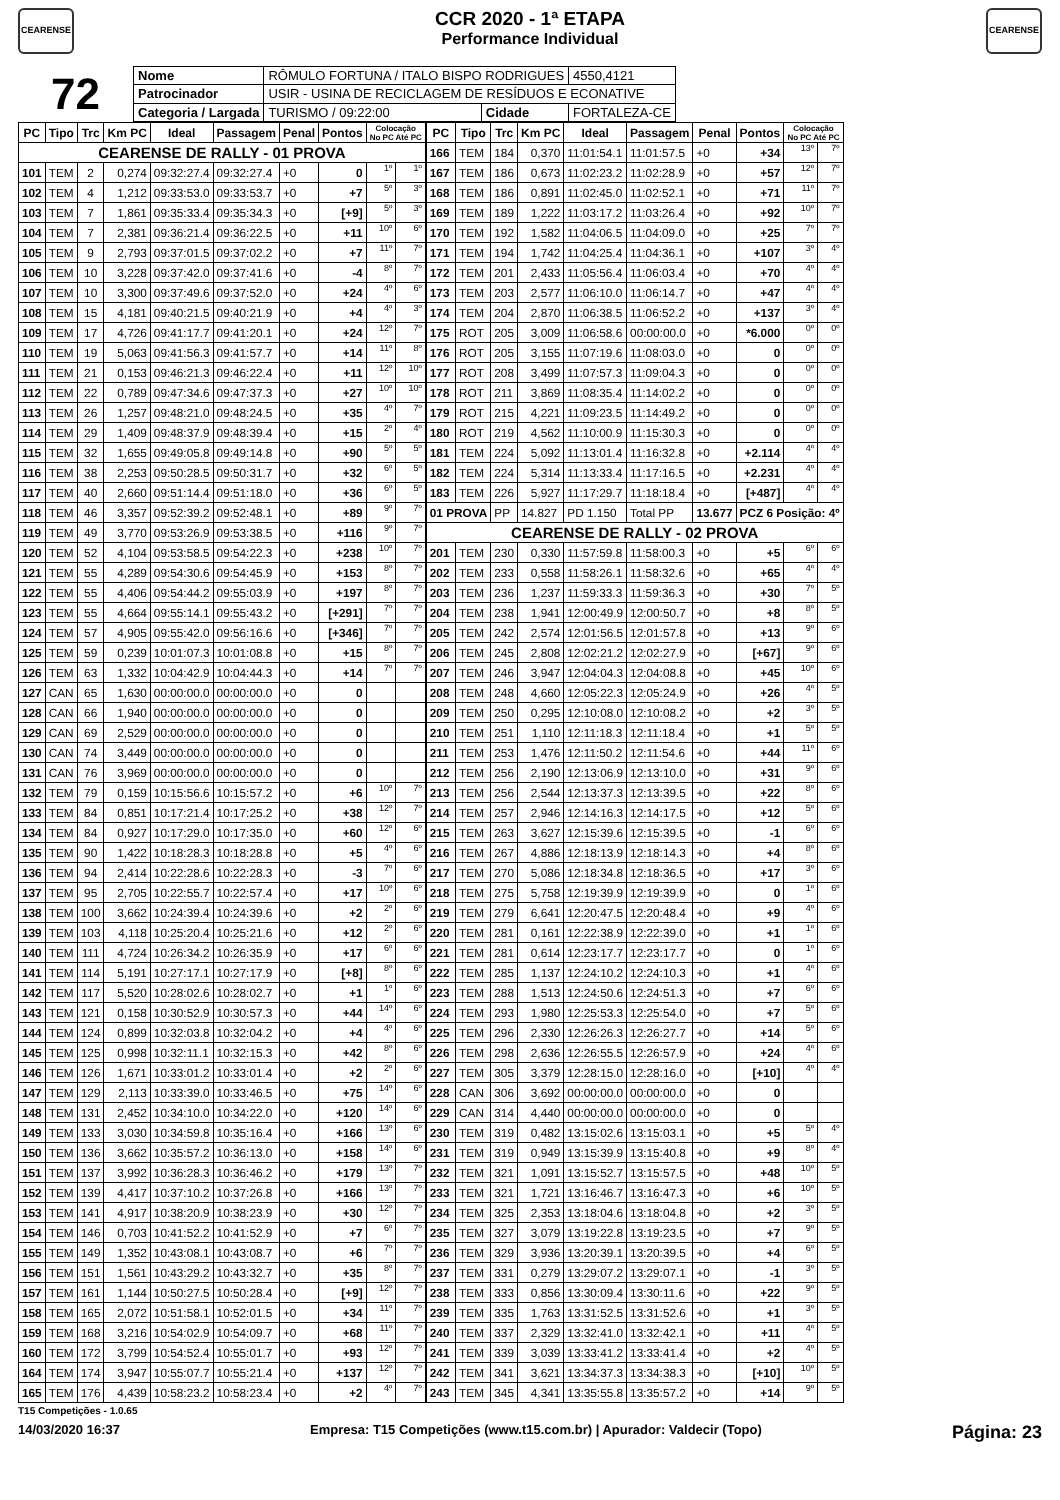CEARENSE
CCR 2020 - 1ª ETAPA
Performance Individual
CEARENSE
72
| Nome | RÔMULO FORTUNA / ITALO BISPO RODRIGUES | | | 4550,4121 |
| Patrocinador | USIR - USINA DE RECICLAGEM DE RESÍDUOS E ECONATIVE | | | |
| Categoria / Largada | TURISMO / 09:22:00 | Cidade | FORTALEZA-CE | |
| PC | Tipo | Trc | Km PC | Ideal | Passagem | Penal | Pontos | Colocação No PC Até PC | |
| --- | --- | --- | --- | --- | --- | --- | --- | --- | --- |
| CEARENSE DE RALLY - 01 PROVA | | | | | | | | | |
| 101 | TEM | 2 | 0,274 | 09:32:27.4 | 09:32:27.4 | +0 | 0 | 1º | 1º |
| 102 | TEM | 4 | 1,212 | 09:33:53.0 | 09:33:53.7 | +0 | +7 | 5º | 3º |
| 103 | TEM | 7 | 1,861 | 09:35:33.4 | 09:35:34.3 | +0 | [+9] | 5º | 3º |
| 104 | TEM | 7 | 2,381 | 09:36:21.4 | 09:36:22.5 | +0 | +11 | 10º | 6º |
| 105 | TEM | 9 | 2,793 | 09:37:01.5 | 09:37:02.2 | +0 | +7 | 11º | 7º |
| 106 | TEM | 10 | 3,228 | 09:37:42.0 | 09:37:41.6 | +0 | -4 | 8º | 7º |
| 107 | TEM | 10 | 3,300 | 09:37:49.6 | 09:37:52.0 | +0 | +24 | 4º | 6º |
| 108 | TEM | 15 | 4,181 | 09:40:21.5 | 09:40:21.9 | +0 | +4 | 4º | 3º |
| 109 | TEM | 17 | 4,726 | 09:41:17.7 | 09:41:20.1 | +0 | +24 | 12º | 7º |
| 110 | TEM | 19 | 5,063 | 09:41:56.3 | 09:41:57.7 | +0 | +14 | 11º | 8º |
| 111 | TEM | 21 | 0,153 | 09:46:21.3 | 09:46:22.4 | +0 | +11 | 12º | 10º |
| 112 | TEM | 22 | 0,789 | 09:47:34.6 | 09:47:37.3 | +0 | +27 | 10º | 10º |
| 113 | TEM | 26 | 1,257 | 09:48:21.0 | 09:48:24.5 | +0 | +35 | 4º | 7º |
| 114 | TEM | 29 | 1,409 | 09:48:37.9 | 09:48:39.4 | +0 | +15 | 2º | 4º |
| 115 | TEM | 32 | 1,655 | 09:49:05.8 | 09:49:14.8 | +0 | +90 | 5º | 5º |
| 116 | TEM | 38 | 2,253 | 09:50:28.5 | 09:50:31.7 | +0 | +32 | 6º | 5º |
| 117 | TEM | 40 | 2,660 | 09:51:14.4 | 09:51:18.0 | +0 | +36 | 6º | 5º |
| 118 | TEM | 46 | 3,357 | 09:52:39.2 | 09:52:48.1 | +0 | +89 | 9º | 7º |
| 119 | TEM | 49 | 3,770 | 09:53:26.9 | 09:53:38.5 | +0 | +116 | 9º | 7º |
| 120 | TEM | 52 | 4,104 | 09:53:58.5 | 09:54:22.3 | +0 | +238 | 10º | 7º |
| 121 | TEM | 55 | 4,289 | 09:54:30.6 | 09:54:45.9 | +0 | +153 | 8º | 7º |
| 122 | TEM | 55 | 4,406 | 09:54:44.2 | 09:55:03.9 | +0 | +197 | 8º | 7º |
| 123 | TEM | 55 | 4,664 | 09:55:14.1 | 09:55:43.2 | +0 | [+291] | 7º | 7º |
| 124 | TEM | 57 | 4,905 | 09:55:42.0 | 09:56:16.6 | +0 | [+346] | 7º | 7º |
| 125 | TEM | 59 | 0,239 | 10:01:07.3 | 10:01:08.8 | +0 | +15 | 8º | 7º |
| 126 | TEM | 63 | 1,332 | 10:04:42.9 | 10:04:44.3 | +0 | +14 | 7º | 7º |
| 127 | CAN | 65 | 1,630 | 00:00:00.0 | 00:00:00.0 | +0 | 0 | | |
| 128 | CAN | 66 | 1,940 | 00:00:00.0 | 00:00:00.0 | +0 | 0 | | |
| 129 | CAN | 69 | 2,529 | 00:00:00.0 | 00:00:00.0 | +0 | 0 | | |
| 130 | CAN | 74 | 3,449 | 00:00:00.0 | 00:00:00.0 | +0 | 0 | | |
| 131 | CAN | 76 | 3,969 | 00:00:00.0 | 00:00:00.0 | +0 | 0 | | |
| 132 | TEM | 79 | 0,159 | 10:15:56.6 | 10:15:57.2 | +0 | +6 | 10º | 7º |
| 133 | TEM | 84 | 0,851 | 10:17:21.4 | 10:17:25.2 | +0 | +38 | 12º | 7º |
| 134 | TEM | 84 | 0,927 | 10:17:29.0 | 10:17:35.0 | +0 | +60 | 12º | 6º |
| 135 | TEM | 90 | 1,422 | 10:18:28.3 | 10:18:28.8 | +0 | +5 | 4º | 6º |
| 136 | TEM | 94 | 2,414 | 10:22:28.6 | 10:22:28.3 | +0 | -3 | 7º | 6º |
| 137 | TEM | 95 | 2,705 | 10:22:55.7 | 10:22:57.4 | +0 | +17 | 10º | 6º |
| 138 | TEM | 100 | 3,662 | 10:24:39.4 | 10:24:39.6 | +0 | +2 | 2º | 6º |
| 139 | TEM | 103 | 4,118 | 10:25:20.4 | 10:25:21.6 | +0 | +12 | 2º | 6º |
| 140 | TEM | 111 | 4,724 | 10:26:34.2 | 10:26:35.9 | +0 | +17 | 6º | 6º |
| 141 | TEM | 114 | 5,191 | 10:27:17.1 | 10:27:17.9 | +0 | [+8] | 8º | 6º |
| 142 | TEM | 117 | 5,520 | 10:28:02.6 | 10:28:02.7 | +0 | +1 | 1º | 6º |
| 143 | TEM | 121 | 0,158 | 10:30:52.9 | 10:30:57.3 | +0 | +44 | 14º | 6º |
| 144 | TEM | 124 | 0,899 | 10:32:03.8 | 10:32:04.2 | +0 | +4 | 4º | 6º |
| 145 | TEM | 125 | 0,998 | 10:32:11.1 | 10:32:15.3 | +0 | +42 | 8º | 6º |
| 146 | TEM | 126 | 1,671 | 10:33:01.2 | 10:33:01.4 | +0 | +2 | 2º | 6º |
| 147 | TEM | 129 | 2,113 | 10:33:39.0 | 10:33:46.5 | +0 | +75 | 14º | 6º |
| 148 | TEM | 131 | 2,452 | 10:34:10.0 | 10:34:22.0 | +0 | +120 | 14º | 6º |
| 149 | TEM | 133 | 3,030 | 10:34:59.8 | 10:35:16.4 | +0 | +166 | 13º | 6º |
| 150 | TEM | 136 | 3,662 | 10:35:57.2 | 10:36:13.0 | +0 | +158 | 14º | 6º |
| 151 | TEM | 137 | 3,992 | 10:36:28.3 | 10:36:46.2 | +0 | +179 | 13º | 7º |
| 152 | TEM | 139 | 4,417 | 10:37:10.2 | 10:37:26.8 | +0 | +166 | 13º | 7º |
| 153 | TEM | 141 | 4,917 | 10:38:20.9 | 10:38:23.9 | +0 | +30 | 12º | 7º |
| 154 | TEM | 146 | 0,703 | 10:41:52.2 | 10:41:52.9 | +0 | +7 | 6º | 7º |
| 155 | TEM | 149 | 1,352 | 10:43:08.1 | 10:43:08.7 | +0 | +6 | 7º | 7º |
| 156 | TEM | 151 | 1,561 | 10:43:29.2 | 10:43:32.7 | +0 | +35 | 8º | 7º |
| 157 | TEM | 161 | 1,144 | 10:50:27.5 | 10:50:28.4 | +0 | [+9] | 12º | 7º |
| 158 | TEM | 165 | 2,072 | 10:51:58.1 | 10:52:01.5 | +0 | +34 | 11º | 7º |
| 159 | TEM | 168 | 3,216 | 10:54:02.9 | 10:54:09.7 | +0 | +68 | 11º | 7º |
| 160 | TEM | 172 | 3,799 | 10:54:52.4 | 10:55:01.7 | +0 | +93 | 12º | 7º |
| 164 | TEM | 174 | 3,947 | 10:55:07.7 | 10:55:21.4 | +0 | +137 | 12º | 7º |
| 165 | TEM | 176 | 4,439 | 10:58:23.2 | 10:58:23.4 | +0 | +2 | 4º | 7º |
| PC | Tipo | Trc | Km PC | Ideal | Passagem | Penal | Pontos | Colocação No PC Até PC | |
| --- | --- | --- | --- | --- | --- | --- | --- | --- | --- |
| 166 | TEM | 184 | 0,370 | 11:01:54.1 | 11:01:57.5 | +0 | +34 | 13º | 7º |
| 167 | TEM | 186 | 0,673 | 11:02:23.2 | 11:02:28.9 | +0 | +57 | 12º | 7º |
| 168 | TEM | 186 | 0,891 | 11:02:45.0 | 11:02:52.1 | +0 | +71 | 11º | 7º |
| 169 | TEM | 189 | 1,222 | 11:03:17.2 | 11:03:26.4 | +0 | +92 | 10º | 7º |
| 170 | TEM | 192 | 1,582 | 11:04:06.5 | 11:04:09.0 | +0 | +25 | 7º | 7º |
| 171 | TEM | 194 | 1,742 | 11:04:25.4 | 11:04:36.1 | +0 | +107 | 3º | 4º |
| 172 | TEM | 201 | 2,433 | 11:05:56.4 | 11:06:03.4 | +0 | +70 | 4º | 4º |
| 173 | TEM | 203 | 2,577 | 11:06:10.0 | 11:06:14.7 | +0 | +47 | 4º | 4º |
| 174 | TEM | 204 | 2,870 | 11:06:38.5 | 11:06:52.2 | +0 | +137 | 3º | 4º |
| 175 | ROT | 205 | 3,009 | 11:06:58.6 | 00:00:00.0 | +0 | *6.000 | 0º | 0º |
| 176 | ROT | 205 | 3,155 | 11:07:19.6 | 11:08:03.0 | +0 | 0 | 0º | 0º |
| 177 | ROT | 208 | 3,499 | 11:07:57.3 | 11:09:04.3 | +0 | 0 | 0º | 0º |
| 178 | ROT | 211 | 3,869 | 11:08:35.4 | 11:14:02.2 | +0 | 0 | 0º | 0º |
| 179 | ROT | 215 | 4,221 | 11:09:23.5 | 11:14:49.2 | +0 | 0 | 0º | 0º |
| 180 | ROT | 219 | 4,562 | 11:10:00.9 | 11:15:30.3 | +0 | 0 | 0º | 0º |
| 181 | TEM | 224 | 5,092 | 11:13:01.4 | 11:16:32.8 | +0 | +2.114 | 4º | 4º |
| 182 | TEM | 224 | 5,314 | 11:13:33.4 | 11:17:16.5 | +0 | +2.231 | 4º | 4º |
| 183 | TEM | 226 | 5,927 | 11:17:29.7 | 11:18:18.4 | +0 | [+487] | 4º | 4º |
| 01 PROVA | | PP | 14.827 | PD 1.150 | Total PP | 13.677 | PCZ 6 Posição: 4º | | |
| CEARENSE DE RALLY - 02 PROVA | | | | | | | | | |
| 201 | TEM | 230 | 0,330 | 11:57:59.8 | 11:58:00.3 | +0 | +5 | 6º | 6º |
| 202 | TEM | 233 | 0,558 | 11:58:26.1 | 11:58:32.6 | +0 | +65 | 4º | 4º |
| 203 | TEM | 236 | 1,237 | 11:59:33.3 | 11:59:36.3 | +0 | +30 | 7º | 5º |
| 204 | TEM | 238 | 1,941 | 12:00:49.9 | 12:00:50.7 | +0 | +8 | 8º | 5º |
| 205 | TEM | 242 | 2,574 | 12:01:56.5 | 12:01:57.8 | +0 | +13 | 9º | 6º |
| 206 | TEM | 245 | 2,808 | 12:02:21.2 | 12:02:27.9 | +0 | [+67] | 9º | 6º |
| 207 | TEM | 246 | 3,947 | 12:04:04.3 | 12:04:08.8 | +0 | +45 | 10º | 6º |
| 208 | TEM | 248 | 4,660 | 12:05:22.3 | 12:05:24.9 | +0 | +26 | 4º | 5º |
| 209 | TEM | 250 | 0,295 | 12:10:08.0 | 12:10:08.2 | +0 | +2 | 3º | 5º |
| 210 | TEM | 251 | 1,110 | 12:11:18.3 | 12:11:18.4 | +0 | +1 | 5º | 5º |
| 211 | TEM | 253 | 1,476 | 12:11:50.2 | 12:11:54.6 | +0 | +44 | 11º | 6º |
| 212 | TEM | 256 | 2,190 | 12:13:06.9 | 12:13:10.0 | +0 | +31 | 9º | 6º |
| 213 | TEM | 256 | 2,544 | 12:13:37.3 | 12:13:39.5 | +0 | +22 | 8º | 6º |
| 214 | TEM | 257 | 2,946 | 12:14:16.3 | 12:14:17.5 | +0 | +12 | 5º | 6º |
| 215 | TEM | 263 | 3,627 | 12:15:39.6 | 12:15:39.5 | +0 | -1 | 6º | 6º |
| 216 | TEM | 267 | 4,886 | 12:18:13.9 | 12:18:14.3 | +0 | +4 | 8º | 6º |
| 217 | TEM | 270 | 5,086 | 12:18:34.8 | 12:18:36.5 | +0 | +17 | 3º | 6º |
| 218 | TEM | 275 | 5,758 | 12:19:39.9 | 12:19:39.9 | +0 | 0 | 1º | 6º |
| 219 | TEM | 279 | 6,641 | 12:20:47.5 | 12:20:48.4 | +0 | +9 | 4º | 6º |
| 220 | TEM | 281 | 0,161 | 12:22:38.9 | 12:22:39.0 | +0 | +1 | 1º | 6º |
| 221 | TEM | 281 | 0,614 | 12:23:17.7 | 12:23:17.7 | +0 | 0 | 1º | 6º |
| 222 | TEM | 285 | 1,137 | 12:24:10.2 | 12:24:10.3 | +0 | +1 | 4º | 6º |
| 223 | TEM | 288 | 1,513 | 12:24:50.6 | 12:24:51.3 | +0 | +7 | 6º | 6º |
| 224 | TEM | 293 | 1,980 | 12:25:53.3 | 12:25:54.0 | +0 | +7 | 5º | 6º |
| 225 | TEM | 296 | 2,330 | 12:26:26.3 | 12:26:27.7 | +0 | +14 | 5º | 6º |
| 226 | TEM | 298 | 2,636 | 12:26:55.5 | 12:26:57.9 | +0 | +24 | 4º | 6º |
| 227 | TEM | 305 | 3,379 | 12:28:15.0 | 12:28:16.0 | +0 | [+10] | 4º | 4º |
| 228 | CAN | 306 | 3,692 | 00:00:00.0 | 00:00:00.0 | +0 | 0 | | |
| 229 | CAN | 314 | 4,440 | 00:00:00.0 | 00:00:00.0 | +0 | 0 | | |
| 230 | TEM | 319 | 0,482 | 13:15:02.6 | 13:15:03.1 | +0 | +5 | 5º | 4º |
| 231 | TEM | 319 | 0,949 | 13:15:39.9 | 13:15:40.8 | +0 | +9 | 8º | 4º |
| 232 | TEM | 321 | 1,091 | 13:15:52.7 | 13:15:57.5 | +0 | +48 | 10º | 5º |
| 233 | TEM | 321 | 1,721 | 13:16:46.7 | 13:16:47.3 | +0 | +6 | 10º | 5º |
| 234 | TEM | 325 | 2,353 | 13:18:04.6 | 13:18:04.8 | +0 | +2 | 3º | 5º |
| 235 | TEM | 327 | 3,079 | 13:19:22.8 | 13:19:23.5 | +0 | +7 | 9º | 5º |
| 236 | TEM | 329 | 3,936 | 13:20:39.1 | 13:20:39.5 | +0 | +4 | 6º | 5º |
| 237 | TEM | 331 | 0,279 | 13:29:07.2 | 13:29:07.1 | +0 | -1 | 3º | 5º |
| 238 | TEM | 333 | 0,856 | 13:30:09.4 | 13:30:11.6 | +0 | +22 | 9º | 5º |
| 239 | TEM | 335 | 1,763 | 13:31:52.5 | 13:31:52.6 | +0 | +1 | 3º | 5º |
| 240 | TEM | 337 | 2,329 | 13:32:41.0 | 13:32:42.1 | +0 | +11 | 4º | 5º |
| 241 | TEM | 339 | 3,039 | 13:33:41.2 | 13:33:41.4 | +0 | +2 | 4º | 5º |
| 242 | TEM | 341 | 3,621 | 13:34:37.3 | 13:34:38.3 | +0 | [+10] | 10º | 5º |
| 243 | TEM | 345 | 4,341 | 13:35:55.8 | 13:35:57.2 | +0 | +14 | 9º | 5º |
T15 Competições - 1.0.65
14/03/2020 16:37 Empresa: T15 Competições (www.t15.com.br) | Apurador: Valdecir (Topo) Página: 23